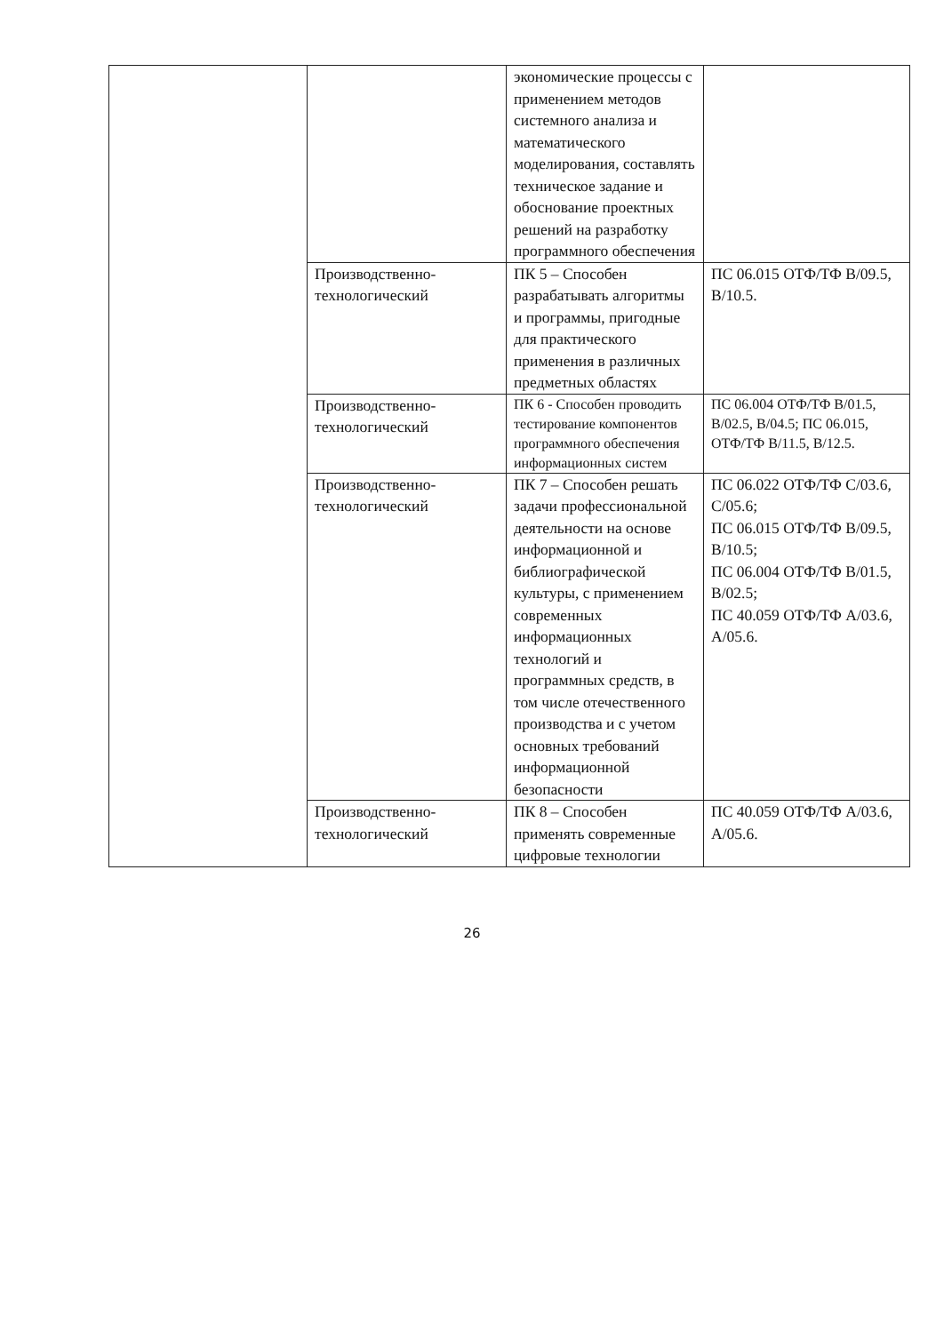| | | экономические процессы с применением методов системного анализа и математического моделирования, составлять техническое задание и обоснование проектных решений на разработку программного обеспечения | |
| | Производственно-технологический | ПК 5 – Способен разрабатывать алгоритмы и программы, пригодные для практического применения в различных предметных областях | ПС 06.015 ОТФ/ТФ B/09.5, B/10.5. |
| | Производственно-технологический | ПК 6 - Способен проводить тестирование компонентов программного обеспечения информационных систем | ПС 06.004 ОТФ/ТФ B/01.5, B/02.5, B/04.5; ПС 06.015, ОТФ/ТФ B/11.5, B/12.5. |
| | Производственно-технологический | ПК 7 – Способен решать задачи профессиональной деятельности на основе информационной и библиографической культуры, с применением современных информационных технологий и программных средств, в том числе отечественного производства и с учетом основных требований информационной безопасности | ПС 06.022 ОТФ/ТФ C/03.6, C/05.6; ПС 06.015 ОТФ/ТФ B/09.5, B/10.5; ПС 06.004 ОТФ/ТФ B/01.5, B/02.5; ПС 40.059 ОТФ/ТФ A/03.6, A/05.6. |
| | Производственно-технологический | ПК 8 – Способен применять современные цифровые технологии | ПС 40.059 ОТФ/ТФ A/03.6, A/05.6. |
26